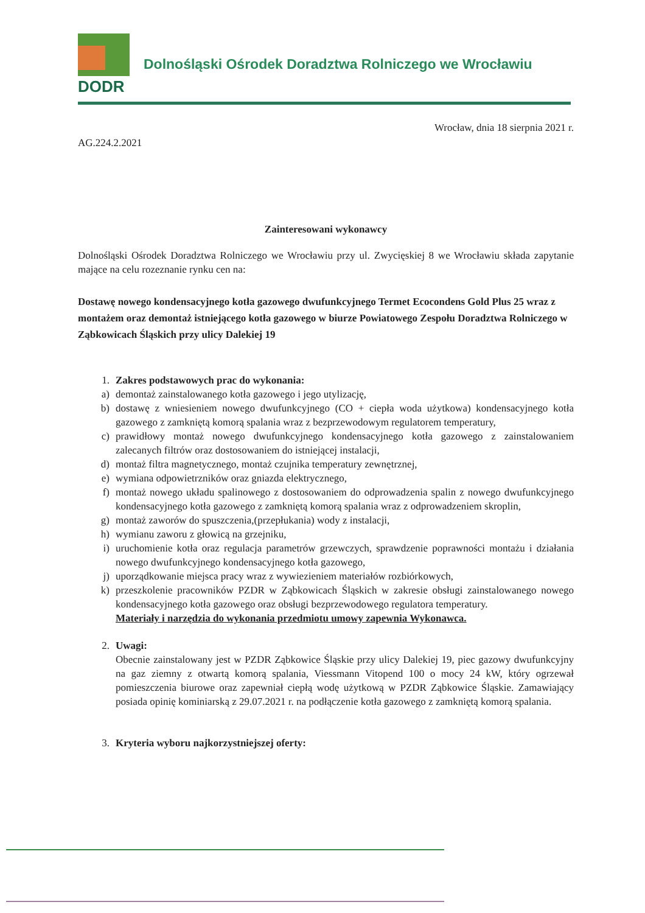DODR
Dolnośląski Ośrodek Doradztwa Rolniczego we Wrocławiu
Wrocław, dnia 18 sierpnia 2021 r.
AG.224.2.2021
Zainteresowani wykonawcy
Dolnośląski Ośrodek Doradztwa Rolniczego we Wrocławiu przy ul. Zwycięskiej 8 we Wrocławiu składa zapytanie mające na celu rozeznanie rynku cen na:
Dostawę nowego kondensacyjnego kotła gazowego dwufunkcyjnego Termet Ecocondens Gold Plus 25 wraz z montażem oraz demontaż istniejącego kotła gazowego w biurze Powiatowego Zespołu Doradztwa Rolniczego w Ząbkowicach Śląskich przy ulicy Dalekiej 19
1. Zakres podstawowych prac do wykonania:
a) demontaż zainstalowanego kotła gazowego i jego utylizację,
b) dostawę z wniesieniem nowego dwufunkcyjnego (CO + ciepła woda użytkowa) kondensacyjnego kotła gazowego z zamkniętą komorą spalania wraz z bezprzewodowym regulatorem temperatury,
c) prawidłowy montaż nowego dwufunkcyjnego kondensacyjnego kotła gazowego z zainstalowaniem zalecanych filtrów oraz dostosowaniem do istniejącej instalacji,
d) montaż filtra magnetycznego, montaż czujnika temperatury zewnętrznej,
e) wymiana odpowietrzników oraz gniazda elektrycznego,
f) montaż nowego układu spalinowego z dostosowaniem do odprowadzenia spalin z nowego dwufunkcyjnego kondensacyjnego kotła gazowego z zamkniętą komorą spalania wraz z odprowadzeniem skroplin,
g) montaż zaworów do spuszczenia,(przepłukania) wody z instalacji,
h) wymianu zaworu z głowicą na grzejniku,
i) uruchomienie kotła oraz regulacja parametrów grzewczych, sprawdzenie poprawności montażu i działania nowego dwufunkcyjnego kondensacyjnego kotła gazowego,
j) uporządkowanie miejsca pracy wraz z wywiezieniem materiałów rozbiórkowych,
k) przeszkolenie pracowników PZDR w Ząbkowicach Śląskich w zakresie obsługi zainstalowanego nowego kondensacyjnego kotła gazowego oraz obsługi bezprzewodowego regulatora temperatury.
Materiały i narzędzia do wykonania przedmiotu umowy zapewnia Wykonawca.
2. Uwagi:
Obecnie zainstalowany jest w PZDR Ząbkowice Śląskie przy ulicy Dalekiej 19, piec gazowy dwufunkcyjny na gaz ziemny z otwartą komorą spalania, Viessmann Vitopend 100 o mocy 24 kW, który ogrzewał pomieszczenia biurowe oraz zapewniał ciepłą wodę użytkową w PZDR Ząbkowice Śląskie. Zamawiający posiada opinię kominiarską z 29.07.2021 r. na podłączenie kotła gazowego z zamkniętą komorą spalania.
3. Kryteria wyboru najkorzystniejszej oferty: